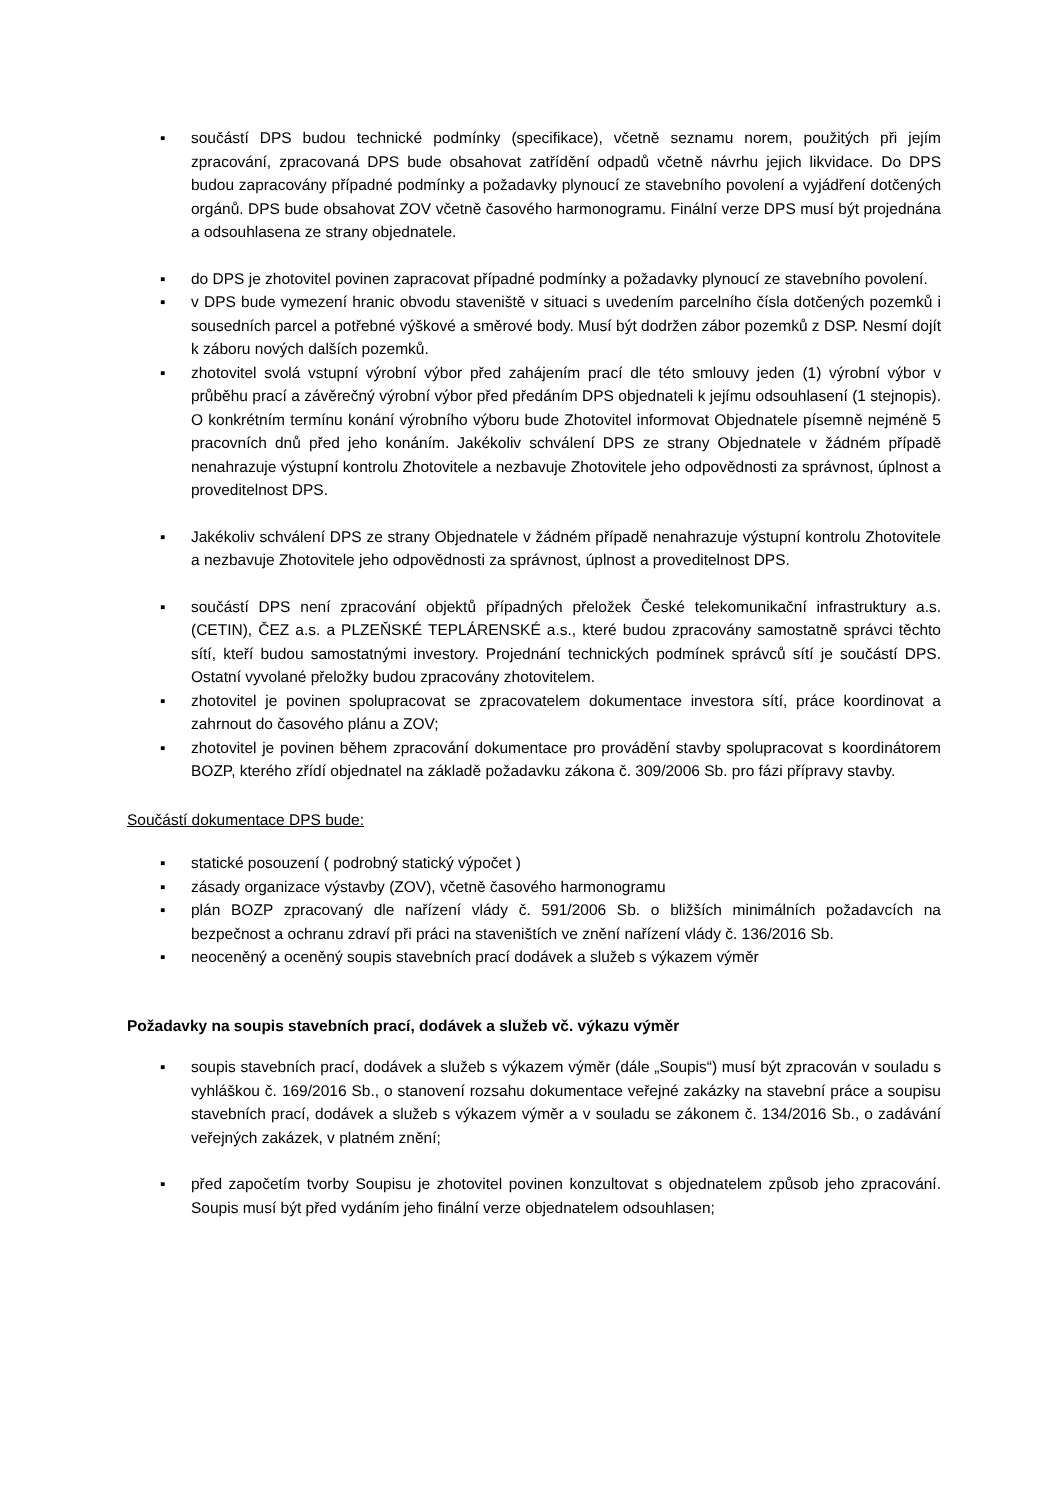▪ součástí DPS budou technické podmínky (specifikace), včetně seznamu norem, použitých při jejím zpracování, zpracovaná DPS bude obsahovat zatřídění odpadů včetně návrhu jejich likvidace. Do DPS budou zapracovány případné podmínky a požadavky plynoucí ze stavebního povolení a vyjádření dotčených orgánů. DPS bude obsahovat ZOV včetně časového harmonogramu. Finální verze DPS musí být projednána a odsouhlasena ze strany objednatele.
▪ do DPS je zhotovitel povinen zapracovat případné podmínky a požadavky plynoucí ze stavebního povolení.
▪ v DPS bude vymezení hranic obvodu staveniště v situaci s uvedením parcelního čísla dotčených pozemků i sousedních parcel a potřebné výškové a směrové body. Musí být dodržen zábor pozemků z DSP. Nesmí dojít k záboru nových dalších pozemků.
▪ zhotovitel svolá vstupní výrobní výbor před zahájením prací dle této smlouvy jeden (1) výrobní výbor v průběhu prací a závěrečný výrobní výbor před předáním DPS objednateli k jejímu odsouhlasení (1 stejnopis). O konkrétním termínu konání výrobního výboru bude Zhotovitel informovat Objednatele písemně nejméně 5 pracovních dnů před jeho konáním. Jakékoliv schválení DPS ze strany Objednatele v žádném případě nenahrazuje výstupní kontrolu Zhotovitele a nezbavuje Zhotovitele jeho odpovědnosti za správnost, úplnost a proveditelnost DPS.
▪ Jakékoliv schválení DPS ze strany Objednatele v žádném případě nenahrazuje výstupní kontrolu Zhotovitele a nezbavuje Zhotovitele jeho odpovědnosti za správnost, úplnost a proveditelnost DPS.
▪ součástí DPS není zpracování objektů případných přeložek České telekomunikační infrastruktury a.s. (CETIN), ČEZ a.s. a PLZEŇSKÉ TEPLÁRENSKÉ a.s., které budou zpracovány samostatně správci těchto sítí, kteří budou samostatnými investory. Projednání technických podmínek správců sítí je součástí DPS. Ostatní vyvolané přeložky budou zpracovány zhotovitelem.
▪ zhotovitel je povinen spolupracovat se zpracovatelem dokumentace investora sítí, práce koordinovat a zahrnout do časového plánu a ZOV;
▪ zhotovitel je povinen během zpracování dokumentace pro provádění stavby spolupracovat s koordinátorem BOZP, kterého zřídí objednatel na základě požadavku zákona č. 309/2006 Sb. pro fázi přípravy stavby.
Součástí dokumentace DPS bude:
▪ statické posouzení ( podrobný statický výpočet )
▪ zásady organizace výstavby (ZOV), včetně časového harmonogramu
▪ plán BOZP zpracovaný dle nařízení vlády č. 591/2006 Sb. o bližších minimálních požadavcích na bezpečnost a ochranu zdraví při práci na staveništích ve znění nařízení vlády č. 136/2016 Sb.
▪ neoceněný a oceněný soupis stavebních prací dodávek a služeb s výkazem výměr
Požadavky na soupis stavebních prací, dodávek a služeb vč. výkazu výměr
▪ soupis stavebních prací, dodávek a služeb s výkazem výměr (dále „Soupis“) musí být zpracován v souladu s vyhláškou č. 169/2016 Sb., o stanovení rozsahu dokumentace veřejné zakázky na stavební práce a soupisu stavebních prací, dodávek a služeb s výkazem výměr a v souladu se zákonem č. 134/2016 Sb., o zadávání veřejných zakázek, v platném znění;
▪ před započetím tvorby Soupisu je zhotovitel povinen konzultovat s objednatelem způsob jeho zpracování. Soupis musí být před vydáním jeho finální verze objednatelem odsouhlasen;